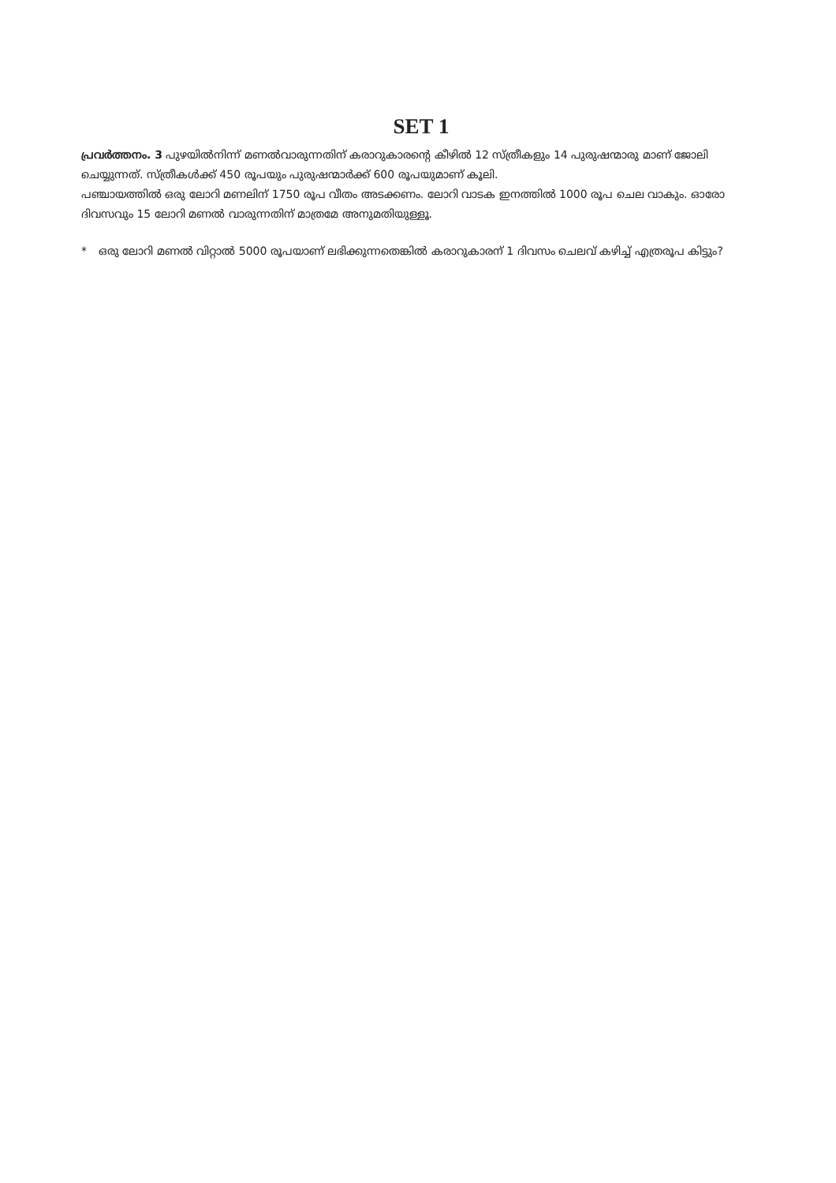SET 1
പ്രവർത്തനം. 3 പുഴയിൽനിന്ന് മണൽവാരുന്നതിന് കരാറുകാരന്റെ കീഴിൽ 12 സ്ത്രീകളും 14 പുരുഷന്മാരു മാണ് ജോലി ചെയ്യുന്നത്. സ്ത്രീകൾക്ക് 450 രൂപയും പുരുഷന്മാർക്ക് 600 രൂപയുമാണ് കൂലി.
പഞ്ചായത്തിൽ ഒരു ലോറി മണലിന് 1750 രൂപ വീതം അടക്കണം. ലോറി വാടക ഇനത്തിൽ 1000 രൂപ ചെല വാകും. ഓരോ ദിവസവും 15 ലോറി മണൽ വാരുന്നതിന് മാത്രമേ അനുമതിയുള്ളൂ.
* ഒരു ലോറി മണൽ വിറ്റാൽ 5000 രൂപയാണ് ലഭിക്കുന്നതെങ്കിൽ കരാറുകാരന് 1 ദിവസം ചെലവ് കഴിച്ച് എത്രരൂപ കിട്ടും?